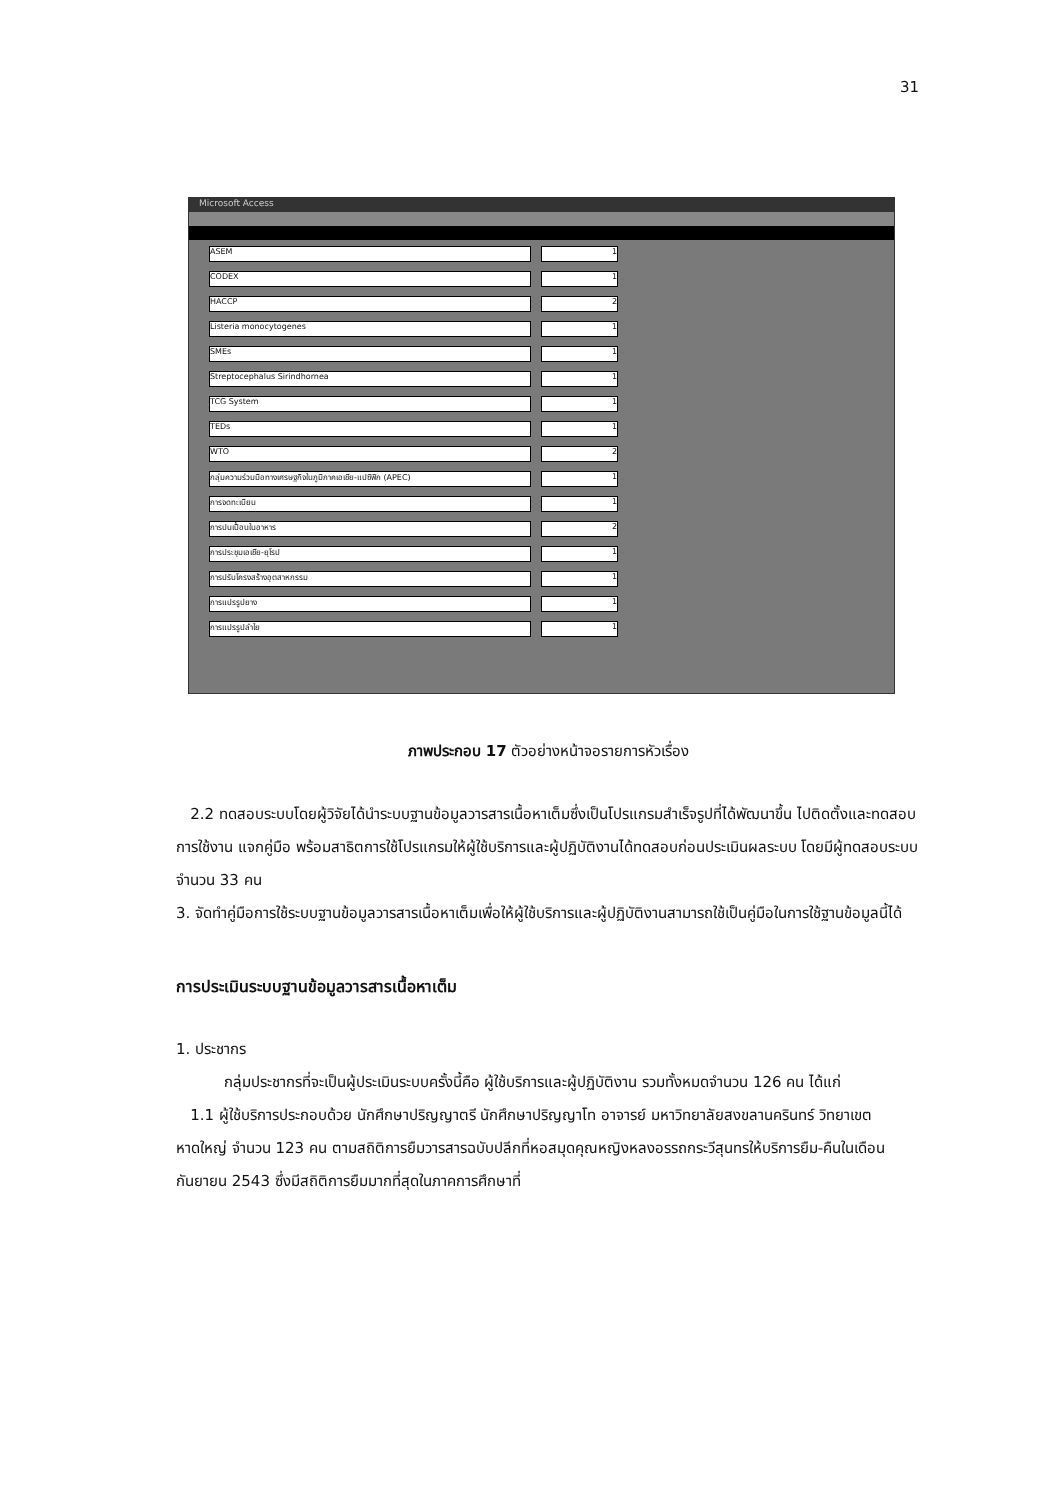31
Microsoft Access
ASEM 1
CODEX 1
HACCP 2
Listeria monocytogenes 1
SMEs 1
Streptocephalus Sirindhornea 1
TCG System 1
TEDs 1
WTO 2
กลุ่มความร่วมมือทางเศรษฐกิจในภูมิภาคเอเชีย-แปซิฟิก (APEC) 1
การจดทะเบียน 1
การปนเปื้อนในอาหาร 2
การประชุมเอเชีย-ยุโรป 1
การปรับโครงสร้างอุตสาหกรรม 1
การแปรรูปยาง 1
การแปรรูปลำไย 1
ภาพประกอบ 17 ตัวอย่างหน้าจอรายการหัวเรื่อง
2.2 ทดสอบระบบโดยผู้วิจัยได้นำระบบฐานข้อมูลวารสารเนื้อหาเต็มซึ่งเป็นโปรแกรมสำเร็จรูปที่ได้พัฒนาขึ้น ไปติดตั้งและทดสอบการใช้งาน แจกคู่มือ พร้อมสาธิตการใช้โปรแกรมให้ผู้ใช้บริการและผู้ปฏิบัติงานได้ทดสอบก่อนประเมินผลระบบ โดยมีผู้ทดสอบระบบ จำนวน 33 คน
3. จัดทำคู่มือการใช้ระบบฐานข้อมูลวารสารเนื้อหาเต็มเพื่อให้ผู้ใช้บริการและผู้ปฏิบัติงานสามารถใช้เป็นคู่มือในการใช้ฐานข้อมูลนี้ได้
การประเมินระบบฐานข้อมูลวารสารเนื้อหาเต็ม
1. ประชากร
กลุ่มประชากรที่จะเป็นผู้ประเมินระบบครั้งนี้คือ ผู้ใช้บริการและผู้ปฏิบัติงาน รวมทั้งหมดจำนวน 126 คน ได้แก่
1.1 ผู้ใช้บริการประกอบด้วย นักศึกษาปริญญาตรี นักศึกษาปริญญาโท อาจารย์ มหาวิทยาลัยสงขลานครินทร์ วิทยาเขตหาดใหญ่ จำนวน 123 คน ตามสถิติการยืมวารสารฉบับปลีกที่หอสมุดคุณหญิงหลงอรรถกระวีสุนทรให้บริการยืม-คืนในเดือนกันยายน 2543 ซึ่งมีสถิติการยืมมากที่สุดในภาคการศึกษาที่